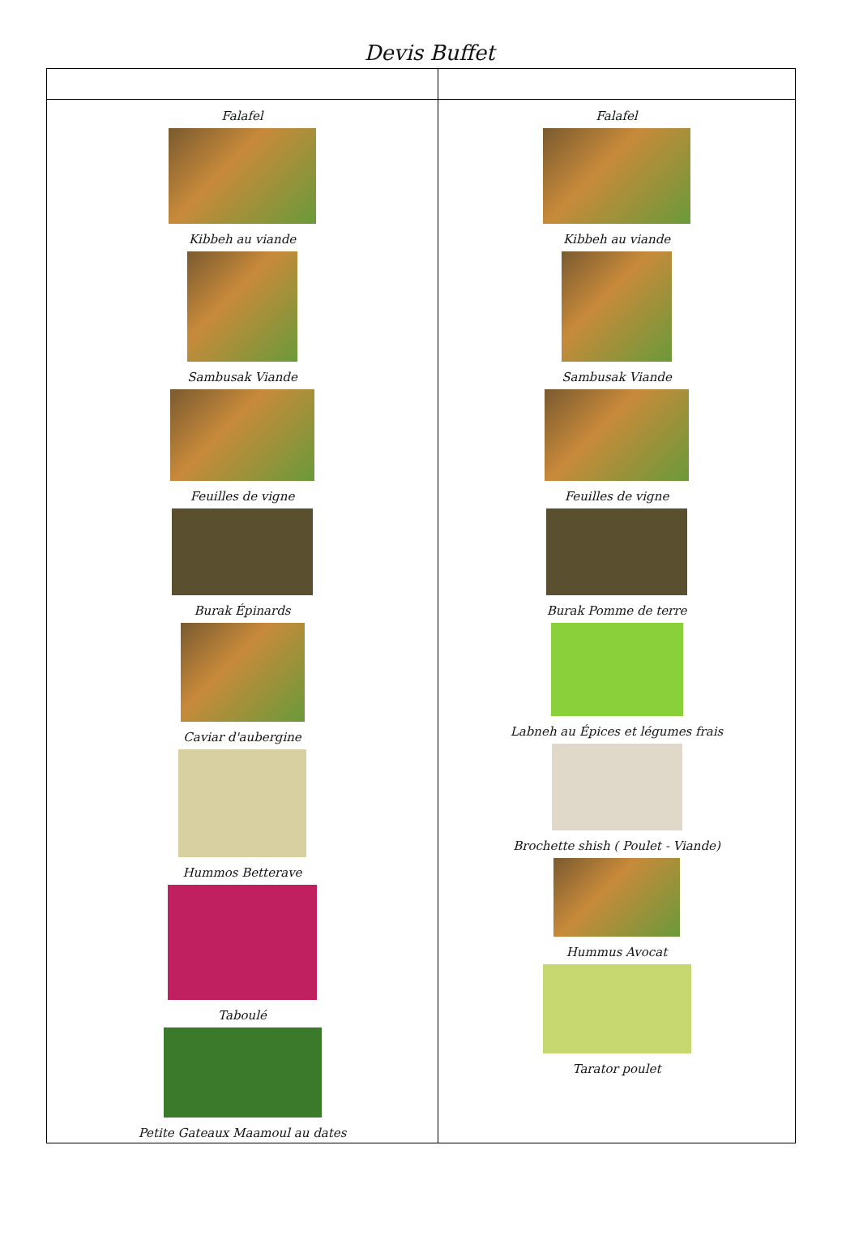Devis Buffet
| Falafel Kibbeh au viande Sambusak Viande Feuilles de vigne Burak Épinards Caviar d'aubergine Hummos Betterave Taboulé Petite Gateaux Maamoul au dates | Falafel Kibbeh au viande Sambusak Viande Feuilles de vigne Burak Pomme de terre Labneh au Épices et légumes frais Brochette shish ( Poulet - Viande) Hummus Avocat Tarator poulet |